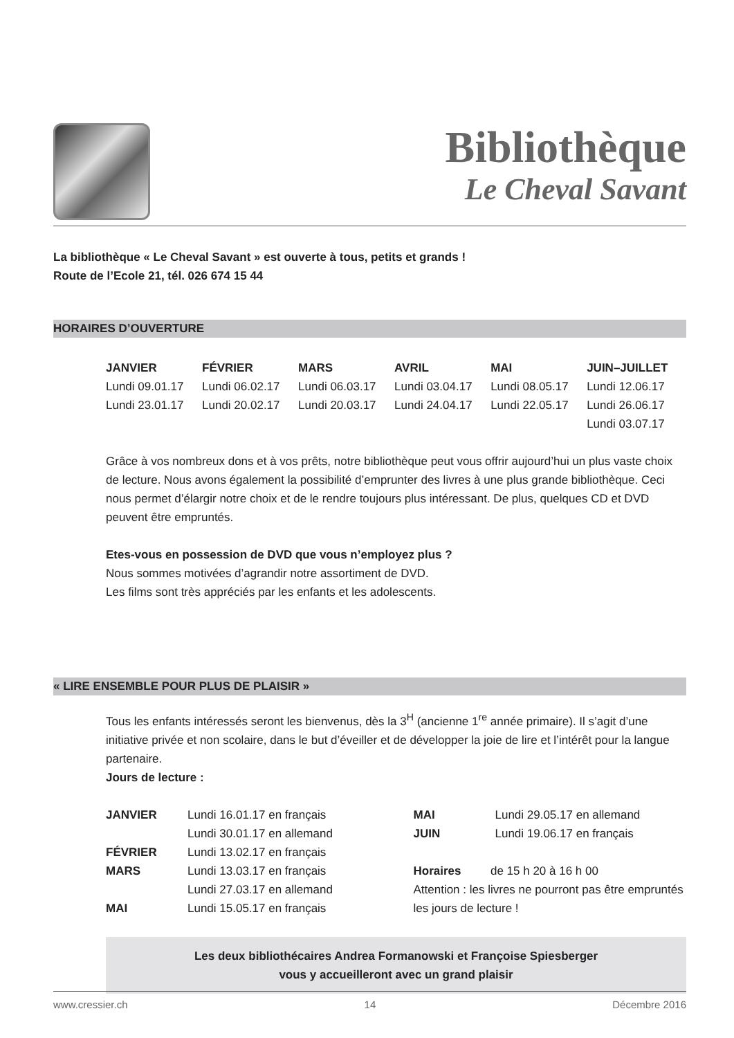Bibliothèque
Le Cheval Savant
La bibliothèque « Le Cheval Savant » est ouverte à tous, petits et grands !
Route de l’Ecole 21, tél. 026 674 15 44
HORAIRES D’OUVERTURE
| JANVIER | FÉVRIER | MARS | AVRIL | MAI | JUIN–JUILLET |
| --- | --- | --- | --- | --- | --- |
| Lundi 09.01.17 | Lundi 06.02.17 | Lundi 06.03.17 | Lundi 03.04.17 | Lundi 08.05.17 | Lundi 12.06.17 |
| Lundi 23.01.17 | Lundi 20.02.17 | Lundi 20.03.17 | Lundi 24.04.17 | Lundi 22.05.17 | Lundi 26.06.17 |
| | | | | | Lundi 03.07.17 |
Grâce à vos nombreux dons et à vos prêts, notre bibliothèque peut vous offrir aujourd’hui un plus vaste choix de lecture. Nous avons également la possibilité d’emprunter des livres à une plus grande bibliothèque. Ceci nous permet d’élargir notre choix et de le rendre toujours plus intéressant. De plus, quelques CD et DVD peuvent être empruntés.
Etes-vous en possession de DVD que vous n’employez plus ?
Nous sommes motivées d’agrandir notre assortiment de DVD.
Les films sont très appréciés par les enfants et les adolescents.
« LIRE ENSEMBLE POUR PLUS DE PLAISIR »
Tous les enfants intéressés seront les bienvenus, dès la 3<sup>H</sup> (ancienne 1<sup>re</sup> année primaire). Il s’agit d’une initiative privée et non scolaire, dans le but d’éveiller et de développer la joie de lire et l’intérêt pour la langue partenaire.
Jours de lecture :
| JANVIER | Lundi 16.01.17 en français |
| | Lundi 30.01.17 en allemand |
| FÉVRIER | Lundi 13.02.17 en français |
| MARS | Lundi 13.03.17 en français |
| | Lundi 27.03.17 en allemand |
| MAI | Lundi 15.05.17 en français |
| MAI | Lundi 29.05.17 en allemand |
| JUIN | Lundi 19.06.17 en français |
Horaires de 15 h 20 à 16 h 00
Attention : les livres ne pourront pas être empruntés les jours de lecture !
Les deux bibliothécaires Andrea Formanowski et Françoise Spiesberger
vous y accueilleront avec un grand plaisir
www.cressier.ch 14 Décembre 2016